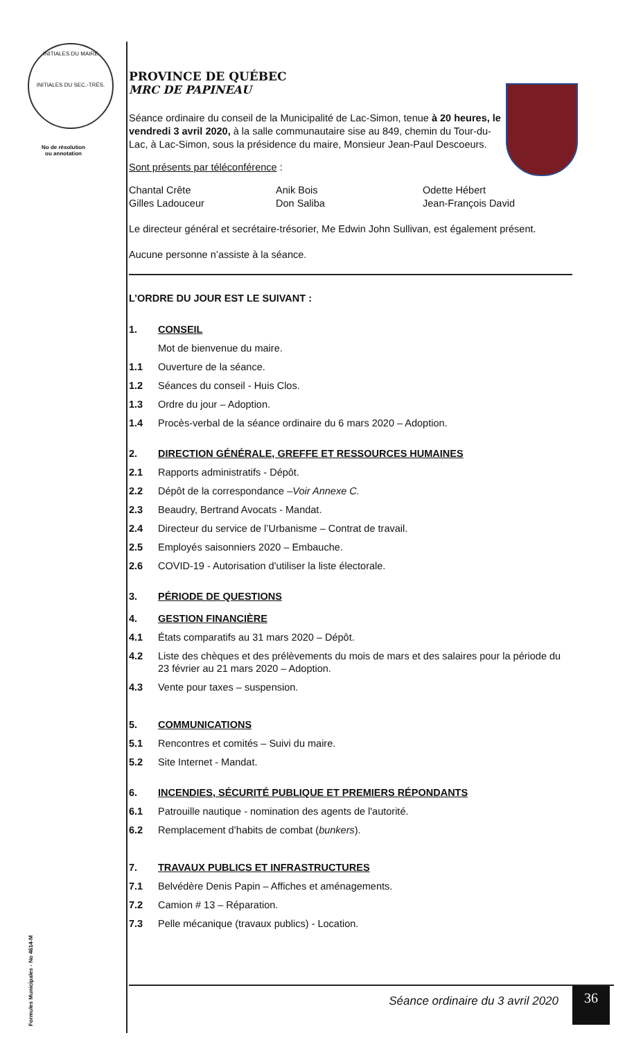INITIALES DU MAIRE
INITIALES DU SEC.-TRÉS.
No de résolution
ou annotation
Formules Municipales - No 4614-M
PROVINCE DE QUÉBEC
MRC DE PAPINEAU
Séance ordinaire du conseil de la Municipalité de Lac-Simon, tenue à 20 heures, le vendredi 3 avril 2020, à la salle communautaire sise au 849, chemin du Tour-du-Lac, à Lac-Simon, sous la présidence du maire, Monsieur Jean-Paul Descoeurs.
Sont présents par téléconférence :
Chantal Crête
Gilles Ladouceur
Anik Bois
Don Saliba
Odette Hébert
Jean-François David
Le directeur général et secrétaire-trésorier, Me Edwin John Sullivan, est également présent.
Aucune personne n’assiste à la séance.
L’ORDRE DU JOUR EST LE SUIVANT :
1. CONSEIL
Mot de bienvenue du maire.
1.1 Ouverture de la séance.
1.2 Séances du conseil - Huis Clos.
1.3 Ordre du jour – Adoption.
1.4 Procès-verbal de la séance ordinaire du 6 mars 2020 – Adoption.
2. DIRECTION GÉNÉRALE, GREFFE ET RESSOURCES HUMAINES
2.1 Rapports administratifs - Dépôt.
2.2 Dépôt de la correspondance – Voir Annexe C.
2.3 Beaudry, Bertrand Avocats - Mandat.
2.4 Directeur du service de l’Urbanisme – Contrat de travail.
2.5 Employés saisonniers 2020 – Embauche.
2.6 COVID-19 - Autorisation d'utiliser la liste électorale.
3. PÉRIODE DE QUESTIONS
4. GESTION FINANCIÈRE
4.1 États comparatifs au 31 mars 2020 – Dépôt.
4.2 Liste des chèques et des prélèvements du mois de mars et des salaires pour la période du 23 février au 21 mars 2020 – Adoption.
4.3 Vente pour taxes – suspension.
5. COMMUNICATIONS
5.1 Rencontres et comités – Suivi du maire.
5.2 Site Internet - Mandat.
6. INCENDIES, SÉCURITÉ PUBLIQUE ET PREMIERS RÉPONDANTS
6.1 Patrouille nautique - nomination des agents de l'autorité.
6.2 Remplacement d’habits de combat (bunkers).
7. TRAVAUX PUBLICS ET INFRASTRUCTURES
7.1 Belvédère Denis Papin – Affiches et aménagements.
7.2 Camion # 13 – Réparation.
7.3 Pelle mécanique (travaux publics) - Location.
Séance ordinaire du 3 avril 2020 36